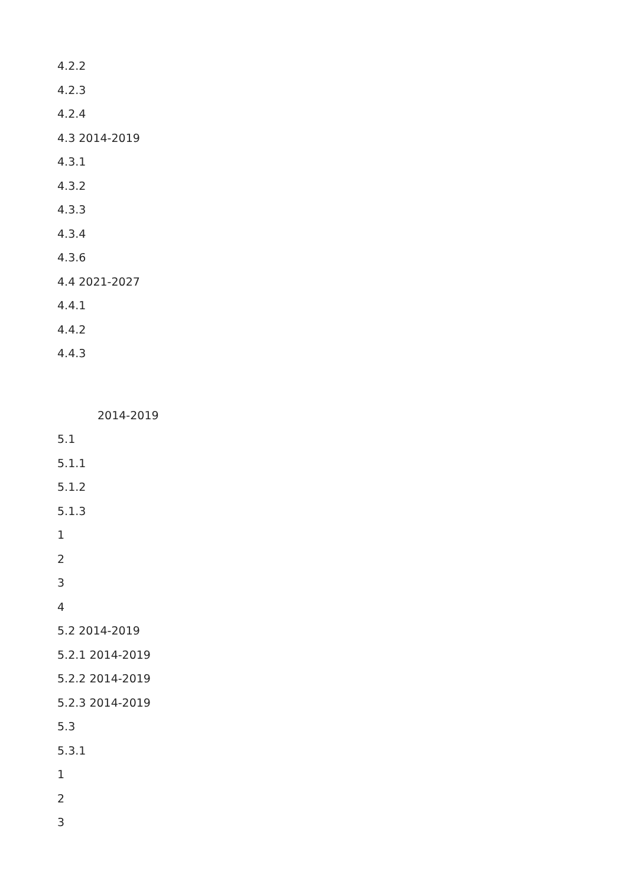4.2.2
4.2.3
4.2.4
4.3 2014-2019
4.3.1
4.3.2
4.3.3
4.3.4
4.3.6
4.4 2021-2027
4.4.1
4.4.2
4.4.3
2014-2019
5.1
5.1.1
5.1.2
5.1.3
1
2
3
4
5.2 2014-2019
5.2.1 2014-2019
5.2.2 2014-2019
5.2.3 2014-2019
5.3
5.3.1
1
2
3